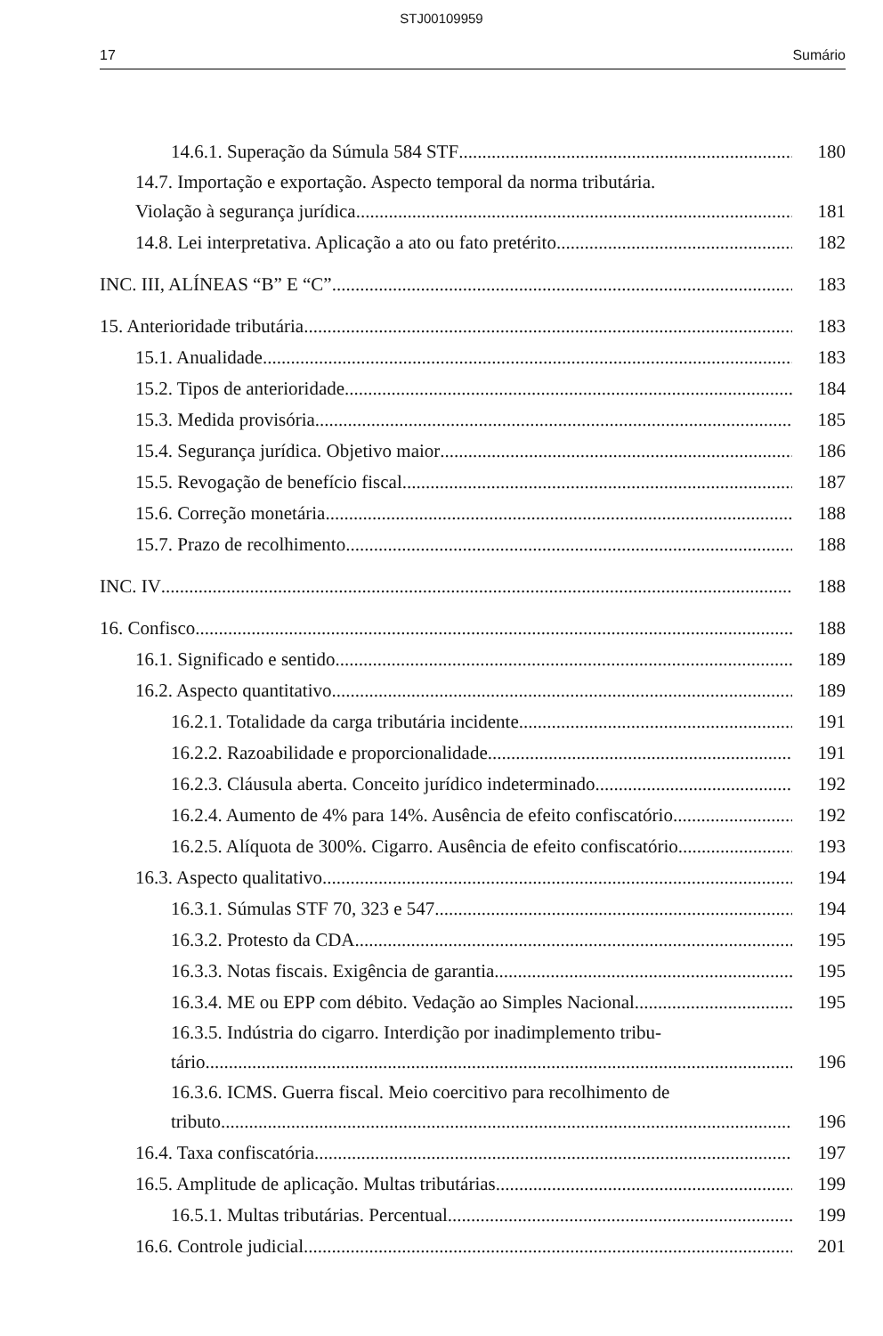STJ00109959
17 Sumário
14.6.1. Superação da Súmula 584 STF 180
14.7. Importação e exportação. Aspecto temporal da norma tributária.
Violação à segurança jurídica 181
14.8. Lei interpretativa. Aplicação a ato ou fato pretérito 182
INC. III, ALÍNEAS “B” E “C” 183
15. Anterioridade tributária 183
15.1. Anualidade 183
15.2. Tipos de anterioridade 184
15.3. Medida provisória 185
15.4. Segurança jurídica. Objetivo maior 186
15.5. Revogação de benefício fiscal 187
15.6. Correção monetária 188
15.7. Prazo de recolhimento 188
INC. IV 188
16. Confisco 188
16.1. Significado e sentido 189
16.2. Aspecto quantitativo 189
16.2.1. Totalidade da carga tributária incidente 191
16.2.2. Razoabilidade e proporcionalidade 191
16.2.3. Cláusula aberta. Conceito jurídico indeterminado 192
16.2.4. Aumento de 4% para 14%. Ausência de efeito confiscatório 192
16.2.5. Alíquota de 300%. Cigarro. Ausência de efeito confiscatório 193
16.3. Aspecto qualitativo 194
16.3.1. Súmulas STF 70, 323 e 547 194
16.3.2. Protesto da CDA 195
16.3.3. Notas fiscais. Exigência de garantia 195
16.3.4. ME ou EPP com débito. Vedação ao Simples Nacional 195
16.3.5. Indústria do cigarro. Interdição por inadimplemento tribu-
tário 196
16.3.6. ICMS. Guerra fiscal. Meio coercitivo para recolhimento de
tributo 196
16.4. Taxa confiscatória 197
16.5. Amplitude de aplicação. Multas tributárias 199
16.5.1. Multas tributárias. Percentual 199
16.6. Controle judicial 201